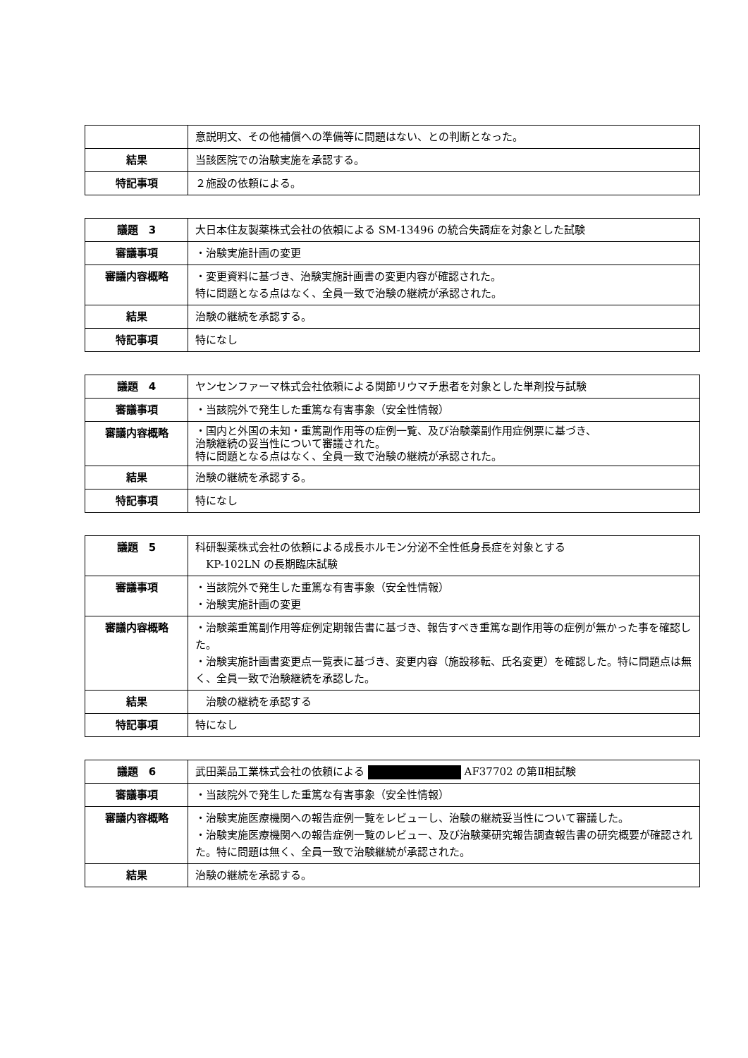| | 意説明文、その他補償への準備等に問題はない、との判断となった。 |
| 結果 | 当該医院での治験実施を承認する。 |
| 特記事項 | ２施設の依頼による。 |
| 議題 3 | 大日本住友製薬株式会社の依頼による SM-13496 の統合失調症を対象とした試験 |
| 審議事項 | ・治験実施計画の変更 |
| 審議内容概略 | ・変更資料に基づき、治験実施計画書の変更内容が確認された。 特に問題となる点はなく、全員一致で治験の継続が承認された。 |
| 結果 | 治験の継続を承認する。 |
| 特記事項 | 特になし |
| 議題 4 | ヤンセンファーマ株式会社依頼による関節リウマチ患者を対象とした単剤投与試験 |
| 審議事項 | ・当該院外で発生した重篤な有害事象（安全性情報） |
| 審議内容概略 | ・国内と外国の未知・重篤副作用等の症例一覧、及び治験薬副作用症例票に基づき、 治験継続の妥当性について審議された。 特に問題となる点はなく、全員一致で治験の継続が承認された。 |
| 結果 | 治験の継続を承認する。 |
| 特記事項 | 特になし |
| 議題 5 | 科研製薬株式会社の依頼による成長ホルモン分泌不全性低身長症を対象とする KP-102LN の長期臨床試験 |
| 審議事項 | ・当該院外で発生した重篤な有害事象（安全性情報） ・治験実施計画の変更 |
| 審議内容概略 | ・治験薬重篤副作用等症例定期報告書に基づき、報告すべき重篤な副作用等の症例が無かった事を確認した。 ・治験実施計画書変更点一覧表に基づき、変更内容（施設移転、氏名変更）を確認した。特に問題点は無く、全員一致で治験継続を承認した。 |
| 結果 | 治験の継続を承認する |
| 特記事項 | 特になし |
| 議題 6 | 武田薬品工業株式会社の依頼による AF37702 の第Ⅱ相試験 |
| 審議事項 | ・当該院外で発生した重篤な有害事象（安全性情報） |
| 審議内容概略 | ・治験実施医療機関への報告症例一覧をレビューし、治験の継続妥当性について審議した。 ・治験実施医療機関への報告症例一覧のレビュー、及び治験薬研究報告調査報告書の研究概要が確認された。特に問題は無く、全員一致で治験継続が承認された。 |
| 結果 | 治験の継続を承認する。 |